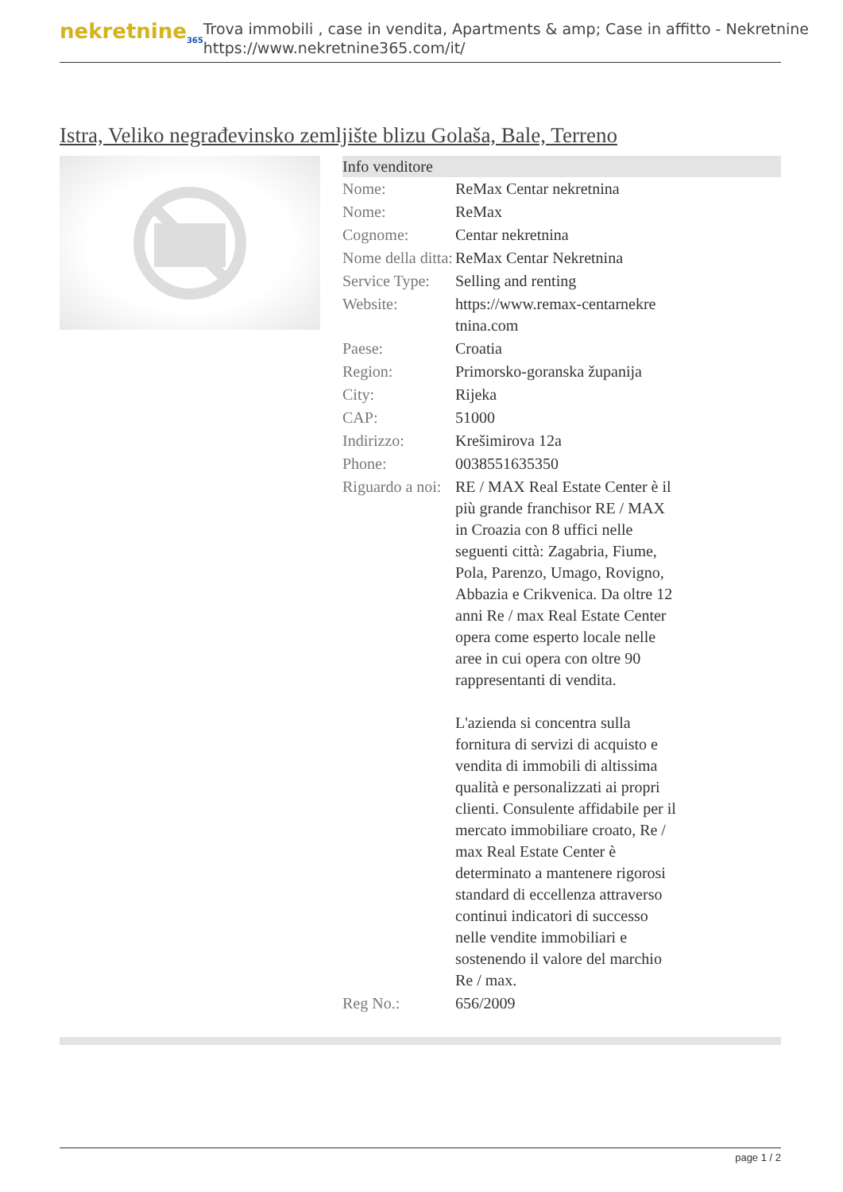nekretnine<sub>365</sub>
Trova immobili , case in vendita, Apartments & amp; Case in affitto - Nekretnine
https://www.nekretnine365.com/it/
Istra, Veliko negrađevinsko zemljište blizu Golaša, Bale, Terreno
| Info venditore | | |
| --- | --- | --- |
| Nome: | ReMax Centar nekretnina | |
| Nome: | ReMax | |
| Cognome: | Centar nekretnina | |
| Nome della ditta: | ReMax Centar Nekretnina | |
| Service Type: | Selling and renting | |
| Website: | https://www.remax-centarnekre tnina.com | |
| Paese: | Croatia | |
| Region: | Primorsko-goranska županija | |
| City: | Rijeka | |
| CAP: | 51000 | |
| Indirizzo: | Krešimirova 12a | |
| Phone: | 0038551635350 | |
| Riguardo a noi: | RE / MAX Real Estate Center è il più grande franchisor RE / MAX in Croazia con 8 uffici nelle seguenti città: Zagabria, Fiume, Pola, Parenzo, Umago, Rovigno, Abbazia e Crikvenica. Da oltre 12 anni Re / max Real Estate Center opera come esperto locale nelle aree in cui opera con oltre 90 rappresentanti di vendita. L'azienda si concentra sulla fornitura di servizi di acquisto e vendita di immobili di altissima qualità e personalizzati ai propri clienti. Consulente affidabile per il mercato immobiliare croato, Re / max Real Estate Center è determinato a mantenere rigorosi standard di eccellenza attraverso continui indicatori di successo nelle vendite immobiliari e sostenendo il valore del marchio Re / max. | |
| Reg No.: | 656/2009 | |
page 1 / 2